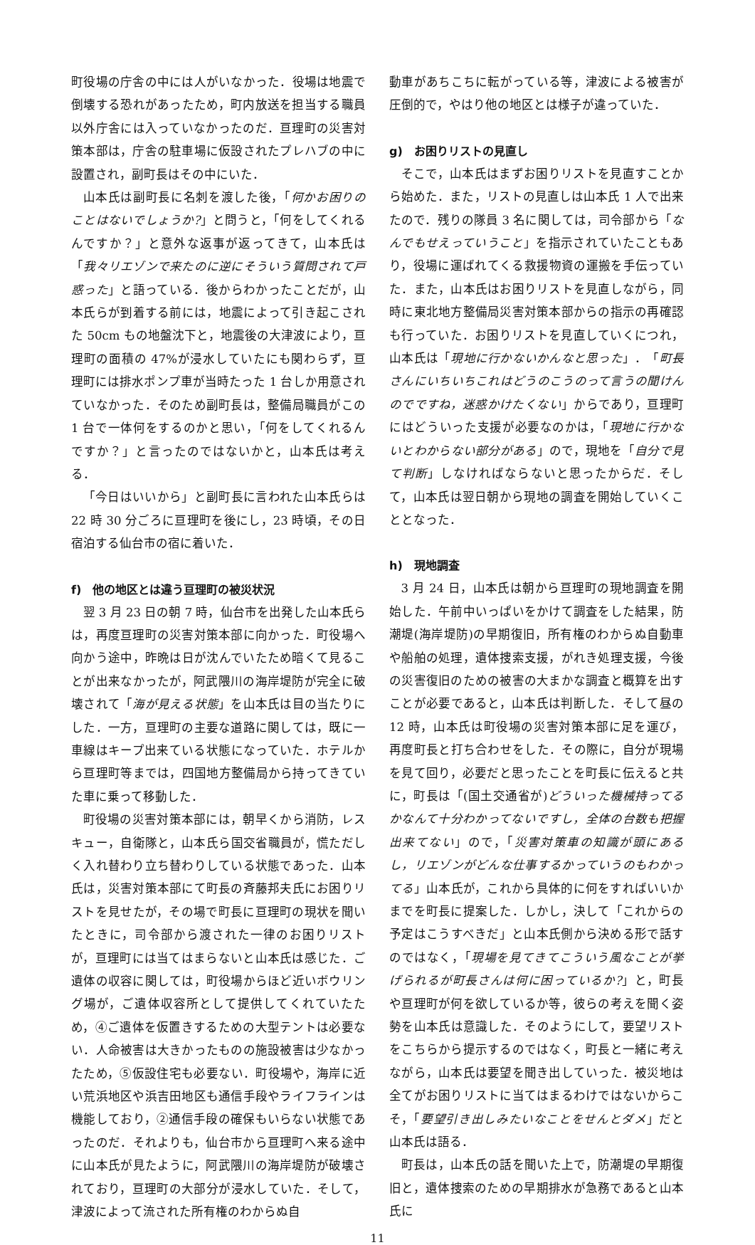町役場の庁舎の中には人がいなかった．役場は地震で倒壊する恐れがあったため，町内放送を担当する職員以外庁舎には入っていなかったのだ．亘理町の災害対策本部は，庁舎の駐車場に仮設されたプレハブの中に設置され，副町長はその中にいた．
山本氏は副町長に名刺を渡した後，「何かお困りのことはないでしょうか?」と問うと，「何をしてくれるんですか？」と意外な返事が返ってきて，山本氏は「我々リエゾンで来たのに逆にそういう質問されて戸惑った」と語っている．後からわかったことだが，山本氏らが到着する前には，地震によって引き起こされた 50cm もの地盤沈下と，地震後の大津波により，亘理町の面積の 47%が浸水していたにも関わらず，亘理町には排水ポンプ車が当時たった 1 台しか用意されていなかった．そのため副町長は，整備局職員がこの 1 台で一体何をするのかと思い，「何をしてくれるんですか？」と言ったのではないかと，山本氏は考える．
「今日はいいから」と副町長に言われた山本氏らは 22 時 30 分ごろに亘理町を後にし，23 時頃，その日宿泊する仙台市の宿に着いた．
f)　他の地区とは違う亘理町の被災状況
翌 3 月 23 日の朝 7 時，仙台市を出発した山本氏らは，再度亘理町の災害対策本部に向かった．町役場へ向かう途中，昨晩は日が沈んでいたため暗くて見ることが出来なかったが，阿武隈川の海岸堤防が完全に破壊されて「海が見える状態」を山本氏は目の当たりにした．一方，亘理町の主要な道路に関しては，既に一車線はキープ出来ている状態になっていた．ホテルから亘理町等までは，四国地方整備局から持ってきていた車に乗って移動した．
町役場の災害対策本部には，朝早くから消防，レスキュー，自衛隊と，山本氏ら国交省職員が，慌ただしく入れ替わり立ち替わりしている状態であった．山本氏は，災害対策本部にて町長の斉藤邦夫氏にお困りリストを見せたが，その場で町長に亘理町の現状を聞いたときに，司令部から渡された一律のお困りリストが，亘理町には当てはまらないと山本氏は感じた．ご遺体の収容に関しては，町役場からほど近いボウリング場が，ご遺体収容所として提供してくれていたため，④ご遺体を仮置きするための大型テントは必要ない．人命被害は大きかったものの施設被害は少なかったため，⑤仮設住宅も必要ない．町役場や，海岸に近い荒浜地区や浜吉田地区も通信手段やライフラインは機能しており，②通信手段の確保もいらない状態であったのだ．それよりも，仙台市から亘理町へ来る途中に山本氏が見たように，阿武隈川の海岸堤防が破壊されており，亘理町の大部分が浸水していた．そして，津波によって流された所有権のわからぬ自
動車があちこちに転がっている等，津波による被害が圧倒的で，やはり他の地区とは様子が違っていた．
g)　お困りリストの見直し
そこで，山本氏はまずお困りリストを見直すことから始めた．また，リストの見直しは山本氏 1 人で出来たので．残りの隊員 3 名に関しては，司令部から「なんでもせえっていうこと」を指示されていたこともあり，役場に運ばれてくる救援物資の運搬を手伝っていた．また，山本氏はお困りリストを見直しながら，同時に東北地方整備局災害対策本部からの指示の再確認も行っていた．お困りリストを見直していくにつれ，山本氏は「現地に行かないかんなと思った」．「町長さんにいちいちこれはどうのこうのって言うの聞けんのでですね，迷惑かけたくない」からであり，亘理町にはどういった支援が必要なのかは，「現地に行かないとわからない部分がある」ので，現地を「自分で見て判断」しなければならないと思ったからだ．そして，山本氏は翌日朝から現地の調査を開始していくこととなった．
h)　現地調査
3 月 24 日，山本氏は朝から亘理町の現地調査を開始した．午前中いっぱいをかけて調査をした結果，防潮堤(海岸堤防)の早期復旧，所有権のわからぬ自動車や船舶の処理，遺体捜索支援，がれき処理支援，今後の災害復旧のための被害の大まかな調査と概算を出すことが必要であると，山本氏は判断した．そして昼の 12 時，山本氏は町役場の災害対策本部に足を運び，再度町長と打ち合わせをした．その際に，自分が現場を見て回り，必要だと思ったことを町長に伝えると共に，町長は「(国土交通省が)どういった機械持ってるかなんて十分わかってないですし，全体の台数も把握出来てない」ので，「災害対策車の知識が頭にあるし，リエゾンがどんな仕事するかっていうのもわかってる」山本氏が，これから具体的に何をすればいいかまでを町長に提案した．しかし，決して「これからの予定はこうすべきだ」と山本氏側から決める形で話すのではなく，「現場を見てきてこういう風なことが挙げられるが町長さんは何に困っているか?」と，町長や亘理町が何を欲しているか等，彼らの考えを聞く姿勢を山本氏は意識した．そのようにして，要望リストをこちらから提示するのではなく，町長と一緒に考えながら，山本氏は要望を聞き出していった．被災地は全てがお困りリストに当てはまるわけではないからこそ，「要望引き出しみたいなことをせんとダメ」だと山本氏は語る．
町長は，山本氏の話を聞いた上で，防潮堤の早期復旧と，遺体捜索のための早期排水が急務であると山本氏に
11